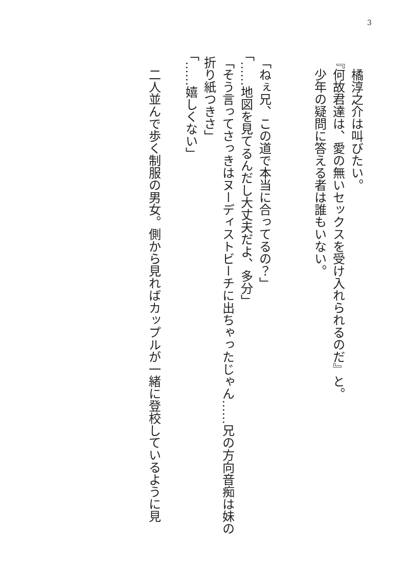3
　橘淳之介は叫びたい。
『何故君達は、愛の無いセックスを受け入れられるのだ』と。
　少年の疑問に答える者は誰もいない。
「ねぇ兄、この道で本当に合ってるの？」
「……地図を見てるんだし大丈夫だよ、多分」
「そう言ってさっきはヌーディストビーチに出ちゃったじゃん……兄の方向音痴は妹の折り紙つきさ」
「……嬉しくない」
　二人並んで歩く制服の男女。側から見ればカップルが一緒に登校しているように見